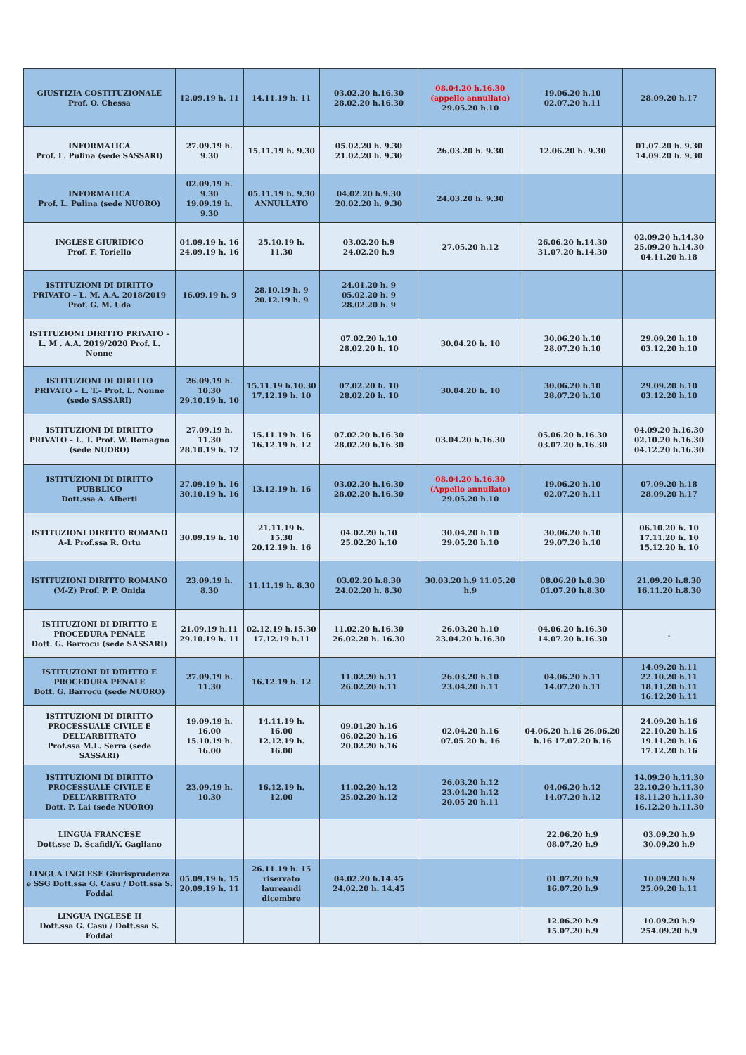| GIUSTIZIA COSTITUZIONALE Prof. O. Chessa | 12.09.19 h. 11 | 14.11.19 h. 11 | 03.02.20 h.16.30 28.02.20 h.16.30 | 08.04.20 h.16.30 (appello annullato) 29.05.20 h.10 | 19.06.20 h.10 02.07.20 h.11 | 28.09.20 h.17 |
| INFORMATICA Prof. L. Pulina (sede SASSARI) | 27.09.19 h. 9.30 | 15.11.19 h. 9.30 | 05.02.20 h. 9.30 21.02.20 h. 9.30 | 26.03.20 h. 9.30 | 12.06.20 h. 9.30 | 01.07.20 h. 9.30 14.09.20 h. 9.30 |
| INFORMATICA Prof. L. Pulina (sede NUORO) | 02.09.19 h. 9.30 19.09.19 h. 9.30 | 05.11.19 h. 9.30 ANNULLATO | 04.02.20 h.9.30 20.02.20 h. 9.30 | 24.03.20 h. 9.30 | | |
| INGLESE GIURIDICO Prof. F. Toriello | 04.09.19 h. 16 24.09.19 h. 16 | 25.10.19 h. 11.30 | 03.02.20 h.9 24.02.20 h.9 | 27.05.20 h.12 | 26.06.20 h.14.30 31.07.20 h.14.30 | 02.09.20 h.14.30 25.09.20 h.14.30 04.11.20 h.18 |
| ISTITUZIONI DI DIRITTO PRIVATO – L. M. A.A. 2018/2019 Prof. G. M. Uda | 16.09.19 h. 9 | 28.10.19 h. 9 20.12.19 h. 9 | 24.01.20 h. 9 05.02.20 h. 9 28.02.20 h. 9 | | | |
| ISTITUZIONI DIRITTO PRIVATO – L. M . A.A. 2019/2020 Prof. L. Nonne | | | 07.02.20 h.10 28.02.20 h. 10 | 30.04.20 h. 10 | 30.06.20 h.10 28.07.20 h.10 | 29.09.20 h.10 03.12.20 h.10 |
| ISTITUZIONI DI DIRITTO PRIVATO – L. T.– Prof. L. Nonne (sede SASSARI) | 26.09.19 h. 10.30 29.10.19 h. 10 | 15.11.19 h.10.30 17.12.19 h. 10 | 07.02.20 h. 10 28.02.20 h. 10 | 30.04.20 h. 10 | 30.06.20 h.10 28.07.20 h.10 | 29.09.20 h.10 03.12.20 h.10 |
| ISTITUZIONI DI DIRITTO PRIVATO – L. T. Prof. W. Romagno (sede NUORO) | 27.09.19 h. 11.30 28.10.19 h. 12 | 15.11.19 h. 16 16.12.19 h. 12 | 07.02.20 h.16.30 28.02.20 h.16.30 | 03.04.20 h.16.30 | 05.06.20 h.16.30 03.07.20 h.16.30 | 04.09.20 h.16.30 02.10.20 h.16.30 04.12.20 h.16.30 |
| ISTITUZIONI DI DIRITTO PUBBLICO Dott.ssa A. Alberti | 27.09.19 h. 16 30.10.19 h. 16 | 13.12.19 h. 16 | 03.02.20 h.16.30 28.02.20 h.16.30 | 08.04.20 h.16.30 (Appello annullato) 29.05.20 h.10 | 19.06.20 h.10 02.07.20 h.11 | 07.09.20 h.18 28.09.20 h.17 |
| ISTITUZIONI DIRITTO ROMANO A-L Prof.ssa R. Ortu | 30.09.19 h. 10 | 21.11.19 h. 15.30 20.12.19 h. 16 | 04.02.20 h.10 25.02.20 h.10 | 30.04.20 h.10 29.05.20 h.10 | 30.06.20 h.10 29.07.20 h.10 | 06.10.20 h. 10 17.11.20 h. 10 15.12.20 h. 10 |
| ISTITUZIONI DIRITTO ROMANO (M-Z) Prof. P. P. Onida | 23.09.19 h. 8.30 | 11.11.19 h. 8.30 | 03.02.20 h.8.30 24.02.20 h. 8.30 | 30.03.20 h.9 11.05.20 h.9 | 08.06.20 h.8.30 01.07.20 h.8.30 | 21.09.20 h.8.30 16.11.20 h.8.30 |
| ISTITUZIONI DI DIRITTO E PROCEDURA PENALE Dott. G. Barrocu (sede SASSARI) | 21.09.19 h.11 29.10.19 h. 11 | 02.12.19 h.15.30 17.12.19 h.11 | 11.02.20 h.16.30 26.02.20 h. 16.30 | 26.03.20 h.10 23.04.20 h.16.30 | 04.06.20 h.16.30 14.07.20 h.16.30 | . |
| ISTITUZIONI DI DIRITTO E PROCEDURA PENALE Dott. G. Barrocu (sede NUORO) | 27.09.19 h. 11.30 | 16.12.19 h. 12 | 11.02.20 h.11 26.02.20 h.11 | 26.03.20 h.10 23.04.20 h.11 | 04.06.20 h.11 14.07.20 h.11 | 14.09.20 h.11 22.10.20 h.11 18.11.20 h.11 16.12.20 h.11 |
| ISTITUZIONI DI DIRITTO PROCESSUALE CIVILE E DELL’ARBITRATO Prof.ssa M.L. Serra (sede SASSARI) | 19.09.19 h. 16.00 15.10.19 h. 16.00 | 14.11.19 h. 16.00 12.12.19 h. 16.00 | 09.01.20 h.16 06.02.20 h.16 20.02.20 h.16 | 02.04.20 h.16 07.05.20 h. 16 | 04.06.20 h.16 26.06.20 h.16 17.07.20 h.16 | 24.09.20 h.16 22.10.20 h.16 19.11.20 h.16 17.12.20 h.16 |
| ISTITUZIONI DI DIRITTO PROCESSUALE CIVILE E DELL’ARBITRATO Dott. P. Lai (sede NUORO) | 23.09.19 h. 10.30 | 16.12.19 h. 12.00 | 11.02.20 h.12 25.02.20 h.12 | 26.03.20 h.12 23.04.20 h.12 20.05 20 h.11 | 04.06.20 h.12 14.07.20 h.12 | 14.09.20 h.11.30 22.10.20 h.11.30 18.11.20 h.11.30 16.12.20 h.11.30 |
| LINGUA FRANCESE Dott.sse D. Scafidi/Y. Gagliano | | | | | 22.06.20 h.9 08.07.20 h.9 | 03.09.20 h.9 30.09.20 h.9 |
| LINGUA INGLESE Giurisprudenza e SSG Dott.ssa G. Casu / Dott.ssa S. Foddai | 05.09.19 h. 15 20.09.19 h. 11 | 26.11.19 h. 15 riservato laureandi dicembre | 04.02.20 h.14.45 24.02.20 h. 14.45 | | 01.07.20 h.9 16.07.20 h.9 | 10.09.20 h.9 25.09.20 h.11 |
| LINGUA INGLESE II Dott.ssa G. Casu / Dott.ssa S. Foddai | | | | | 12.06.20 h.9 15.07.20 h.9 | 10.09.20 h.9 254.09.20 h.9 |